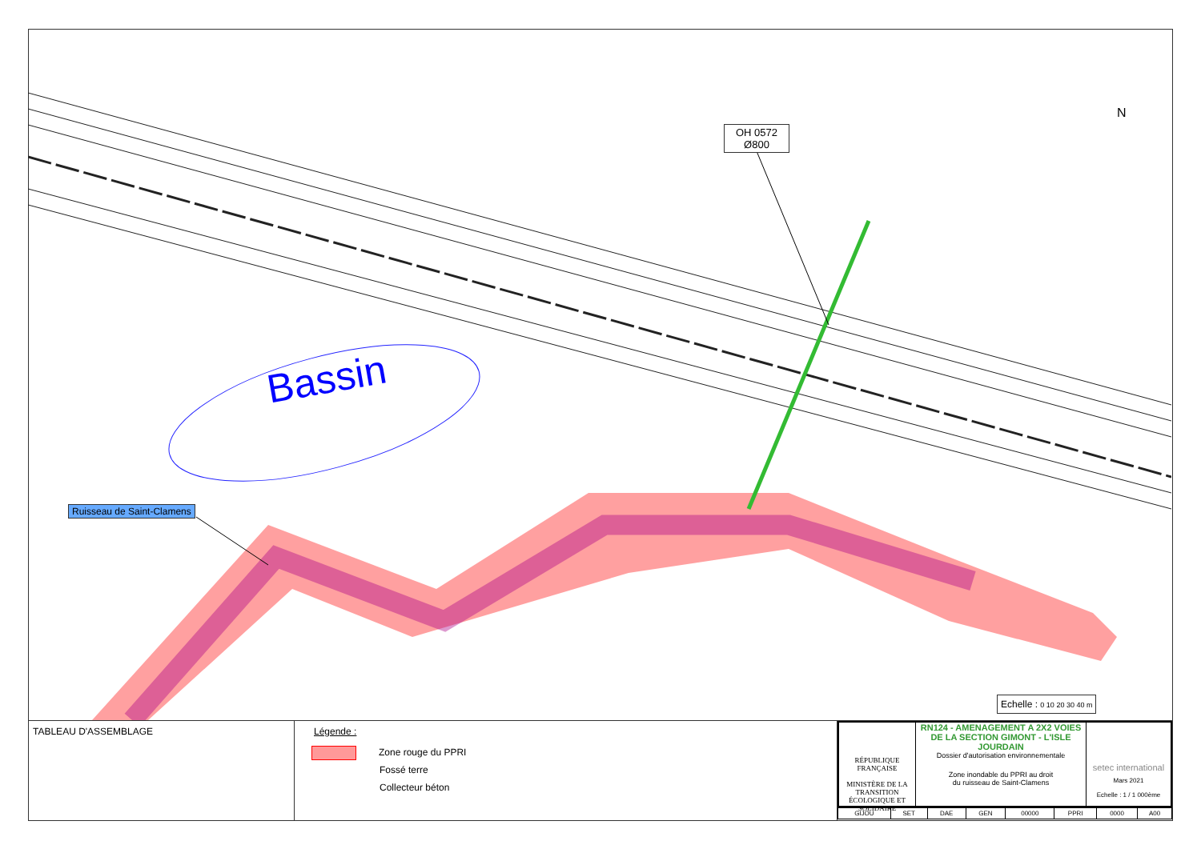N
Bassin
OH 0572
Ø800
Ruisseau de Saint-Clamens
Echelle : 0 10 20 30 40 m
TABLEAU D'ASSEMBLAGE Légende :
Zone rouge du PPRI
Fossé terre
Collecteur béton
RÉPUBLIQUE FRANÇAISE
MINISTÈRE DE LA TRANSITION ÉCOLOGIQUE ET SOLIDAIRE
RN124 - AMENAGEMENT A 2X2 VOIES DE LA SECTION GIMONT - L'ISLE JOURDAIN
Dossier d'autorisation environnementale
Zone inondable du PPRI au droit
du ruisseau de Saint-Clamens
setec international
Mars 2021
Echelle : 1 / 1 000ème
| GIJOU | SET | DAE | GEN | 00000 | PPRI | 0000 | A00 |